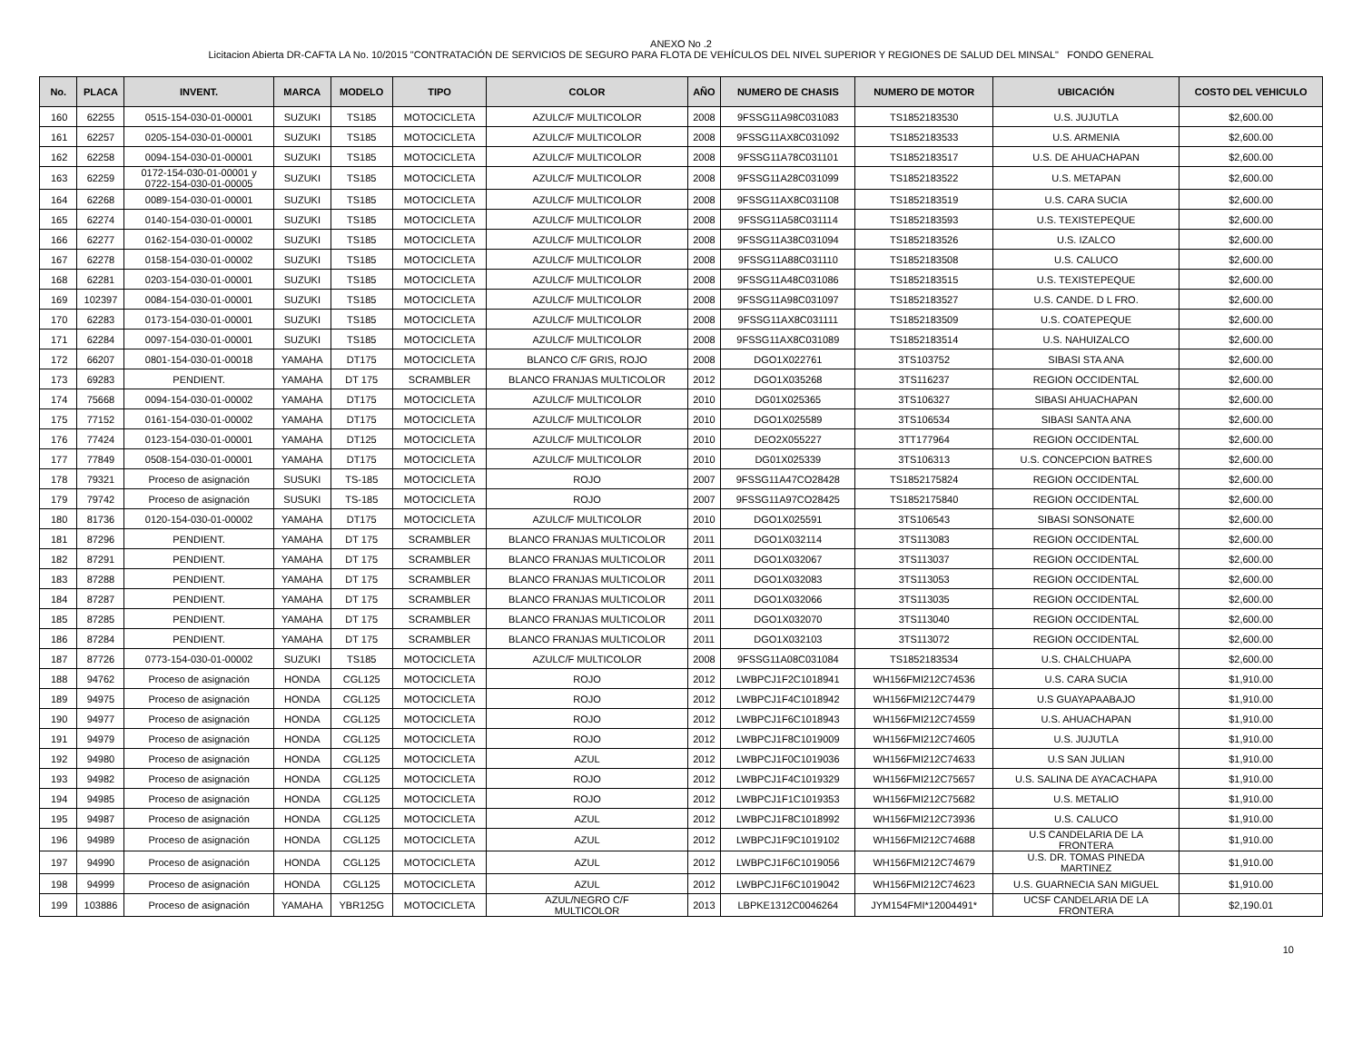ANEXO No .2
Licitacion Abierta DR-CAFTA LA No. 10/2015 "CONTRATACIÓN DE SERVICIOS DE SEGURO PARA FLOTA DE VEHÍCULOS DEL NIVEL SUPERIOR Y REGIONES DE SALUD DEL MINSAL" FONDO GENERAL
| No. | PLACA | INVENT. | MARCA | MODELO | TIPO | COLOR | AÑO | NUMERO DE CHASIS | NUMERO DE MOTOR | UBICACIÓN | COSTO DEL VEHICULO |
| --- | --- | --- | --- | --- | --- | --- | --- | --- | --- | --- | --- |
| 160 | 62255 | 0515-154-030-01-00001 | SUZUKI | TS185 | MOTOCICLETA | AZULC/F MULTICOLOR | 2008 | 9FSSG11A98C031083 | TS1852183530 | U.S. JUJUTLA | $2,600.00 |
| 161 | 62257 | 0205-154-030-01-00001 | SUZUKI | TS185 | MOTOCICLETA | AZULC/F MULTICOLOR | 2008 | 9FSSG11AX8C031092 | TS1852183533 | U.S. ARMENIA | $2,600.00 |
| 162 | 62258 | 0094-154-030-01-00001 | SUZUKI | TS185 | MOTOCICLETA | AZULC/F MULTICOLOR | 2008 | 9FSSG11A78C031101 | TS1852183517 | U.S. DE AHUACHAPAN | $2,600.00 |
| 163 | 62259 | 0172-154-030-01-00001 y 0722-154-030-01-00005 | SUZUKI | TS185 | MOTOCICLETA | AZULC/F MULTICOLOR | 2008 | 9FSSG11A28C031099 | TS1852183522 | U.S. METAPAN | $2,600.00 |
| 164 | 62268 | 0089-154-030-01-00001 | SUZUKI | TS185 | MOTOCICLETA | AZULC/F MULTICOLOR | 2008 | 9FSSG11AX8C031108 | TS1852183519 | U.S. CARA SUCIA | $2,600.00 |
| 165 | 62274 | 0140-154-030-01-00001 | SUZUKI | TS185 | MOTOCICLETA | AZULC/F MULTICOLOR | 2008 | 9FSSG11A58C031114 | TS1852183593 | U.S. TEXISTEPEQUE | $2,600.00 |
| 166 | 62277 | 0162-154-030-01-00002 | SUZUKI | TS185 | MOTOCICLETA | AZULC/F MULTICOLOR | 2008 | 9FSSG11A38C031094 | TS1852183526 | U.S. IZALCO | $2,600.00 |
| 167 | 62278 | 0158-154-030-01-00002 | SUZUKI | TS185 | MOTOCICLETA | AZULC/F MULTICOLOR | 2008 | 9FSSG11A88C031110 | TS1852183508 | U.S. CALUCO | $2,600.00 |
| 168 | 62281 | 0203-154-030-01-00001 | SUZUKI | TS185 | MOTOCICLETA | AZULC/F MULTICOLOR | 2008 | 9FSSG11A48C031086 | TS1852183515 | U.S. TEXISTEPEQUE | $2,600.00 |
| 169 | 102397 | 0084-154-030-01-00001 | SUZUKI | TS185 | MOTOCICLETA | AZULC/F MULTICOLOR | 2008 | 9FSSG11A98C031097 | TS1852183527 | U.S. CANDE. D L FRO. | $2,600.00 |
| 170 | 62283 | 0173-154-030-01-00001 | SUZUKI | TS185 | MOTOCICLETA | AZULC/F MULTICOLOR | 2008 | 9FSSG11AX8C031111 | TS1852183509 | U.S. COATEPEQUE | $2,600.00 |
| 171 | 62284 | 0097-154-030-01-00001 | SUZUKI | TS185 | MOTOCICLETA | AZULC/F MULTICOLOR | 2008 | 9FSSG11AX8C031089 | TS1852183514 | U.S. NAHUIZALCO | $2,600.00 |
| 172 | 66207 | 0801-154-030-01-00018 | YAMAHA | DT175 | MOTOCICLETA | BLANCO C/F GRIS, ROJO | 2008 | DGO1X022761 | 3TS103752 | SIBASI STA ANA | $2,600.00 |
| 173 | 69283 | PENDIENT. | YAMAHA | DT 175 | SCRAMBLER | BLANCO FRANJAS MULTICOLOR | 2012 | DGO1X035268 | 3TS116237 | REGION OCCIDENTAL | $2,600.00 |
| 174 | 75668 | 0094-154-030-01-00002 | YAMAHA | DT175 | MOTOCICLETA | AZULC/F MULTICOLOR | 2010 | DG01X025365 | 3TS106327 | SIBASI AHUACHAPAN | $2,600.00 |
| 175 | 77152 | 0161-154-030-01-00002 | YAMAHA | DT175 | MOTOCICLETA | AZULC/F MULTICOLOR | 2010 | DGO1X025589 | 3TS106534 | SIBASI SANTA ANA | $2,600.00 |
| 176 | 77424 | 0123-154-030-01-00001 | YAMAHA | DT125 | MOTOCICLETA | AZULC/F MULTICOLOR | 2010 | DEO2X055227 | 3TT177964 | REGION OCCIDENTAL | $2,600.00 |
| 177 | 77849 | 0508-154-030-01-00001 | YAMAHA | DT175 | MOTOCICLETA | AZULC/F MULTICOLOR | 2010 | DG01X025339 | 3TS106313 | U.S. CONCEPCION BATRES | $2,600.00 |
| 178 | 79321 | Proceso de asignación | SUSUKI | TS-185 | MOTOCICLETA | ROJO | 2007 | 9FSSG11A47CO28428 | TS1852175824 | REGION OCCIDENTAL | $2,600.00 |
| 179 | 79742 | Proceso de asignación | SUSUKI | TS-185 | MOTOCICLETA | ROJO | 2007 | 9FSSG11A97CO28425 | TS1852175840 | REGION OCCIDENTAL | $2,600.00 |
| 180 | 81736 | 0120-154-030-01-00002 | YAMAHA | DT175 | MOTOCICLETA | AZULC/F MULTICOLOR | 2010 | DGO1X025591 | 3TS106543 | SIBASI SONSONATE | $2,600.00 |
| 181 | 87296 | PENDIENT. | YAMAHA | DT 175 | SCRAMBLER | BLANCO FRANJAS MULTICOLOR | 2011 | DGO1X032114 | 3TS113083 | REGION OCCIDENTAL | $2,600.00 |
| 182 | 87291 | PENDIENT. | YAMAHA | DT 175 | SCRAMBLER | BLANCO FRANJAS MULTICOLOR | 2011 | DGO1X032067 | 3TS113037 | REGION OCCIDENTAL | $2,600.00 |
| 183 | 87288 | PENDIENT. | YAMAHA | DT 175 | SCRAMBLER | BLANCO FRANJAS MULTICOLOR | 2011 | DGO1X032083 | 3TS113053 | REGION OCCIDENTAL | $2,600.00 |
| 184 | 87287 | PENDIENT. | YAMAHA | DT 175 | SCRAMBLER | BLANCO FRANJAS MULTICOLOR | 2011 | DGO1X032066 | 3TS113035 | REGION OCCIDENTAL | $2,600.00 |
| 185 | 87285 | PENDIENT. | YAMAHA | DT 175 | SCRAMBLER | BLANCO FRANJAS MULTICOLOR | 2011 | DGO1X032070 | 3TS113040 | REGION OCCIDENTAL | $2,600.00 |
| 186 | 87284 | PENDIENT. | YAMAHA | DT 175 | SCRAMBLER | BLANCO FRANJAS MULTICOLOR | 2011 | DGO1X032103 | 3TS113072 | REGION OCCIDENTAL | $2,600.00 |
| 187 | 87726 | 0773-154-030-01-00002 | SUZUKI | TS185 | MOTOCICLETA | AZULC/F MULTICOLOR | 2008 | 9FSSG11A08C031084 | TS1852183534 | U.S. CHALCHUAPA | $2,600.00 |
| 188 | 94762 | Proceso de asignación | HONDA | CGL125 | MOTOCICLETA | ROJO | 2012 | LWBPCJ1F2C1018941 | WH156FMI212C74536 | U.S. CARA SUCIA | $1,910.00 |
| 189 | 94975 | Proceso de asignación | HONDA | CGL125 | MOTOCICLETA | ROJO | 2012 | LWBPCJ1F4C1018942 | WH156FMI212C74479 | U.S GUAYAPAABAJO | $1,910.00 |
| 190 | 94977 | Proceso de asignación | HONDA | CGL125 | MOTOCICLETA | ROJO | 2012 | LWBPCJ1F6C1018943 | WH156FMI212C74559 | U.S. AHUACHAPAN | $1,910.00 |
| 191 | 94979 | Proceso de asignación | HONDA | CGL125 | MOTOCICLETA | ROJO | 2012 | LWBPCJ1F8C1019009 | WH156FMI212C74605 | U.S. JUJUTLA | $1,910.00 |
| 192 | 94980 | Proceso de asignación | HONDA | CGL125 | MOTOCICLETA | AZUL | 2012 | LWBPCJ1F0C1019036 | WH156FMI212C74633 | U.S SAN JULIAN | $1,910.00 |
| 193 | 94982 | Proceso de asignación | HONDA | CGL125 | MOTOCICLETA | ROJO | 2012 | LWBPCJ1F4C1019329 | WH156FMI212C75657 | U.S. SALINA DE AYACACHAPA | $1,910.00 |
| 194 | 94985 | Proceso de asignación | HONDA | CGL125 | MOTOCICLETA | ROJO | 2012 | LWBPCJ1F1C1019353 | WH156FMI212C75682 | U.S. METALIO | $1,910.00 |
| 195 | 94987 | Proceso de asignación | HONDA | CGL125 | MOTOCICLETA | AZUL | 2012 | LWBPCJ1F8C1018992 | WH156FMI212C73936 | U.S. CALUCO | $1,910.00 |
| 196 | 94989 | Proceso de asignación | HONDA | CGL125 | MOTOCICLETA | AZUL | 2012 | LWBPCJ1F9C1019102 | WH156FMI212C74688 | U.S CANDELARIA DE LA FRONTERA | $1,910.00 |
| 197 | 94990 | Proceso de asignación | HONDA | CGL125 | MOTOCICLETA | AZUL | 2012 | LWBPCJ1F6C1019056 | WH156FMI212C74679 | U.S. DR. TOMAS PINEDA MARTINEZ | $1,910.00 |
| 198 | 94999 | Proceso de asignación | HONDA | CGL125 | MOTOCICLETA | AZUL | 2012 | LWBPCJ1F6C1019042 | WH156FMI212C74623 | U.S. GUARNECIA SAN MIGUEL | $1,910.00 |
| 199 | 103886 | Proceso de asignación | YAMAHA | YBR125G | MOTOCICLETA | AZUL/NEGRO C/F MULTICOLOR | 2013 | LBPKE1312C0046264 | JYM154FMI*12004491* | UCSF CANDELARIA DE LA FRONTERA | $2,190.01 |
10